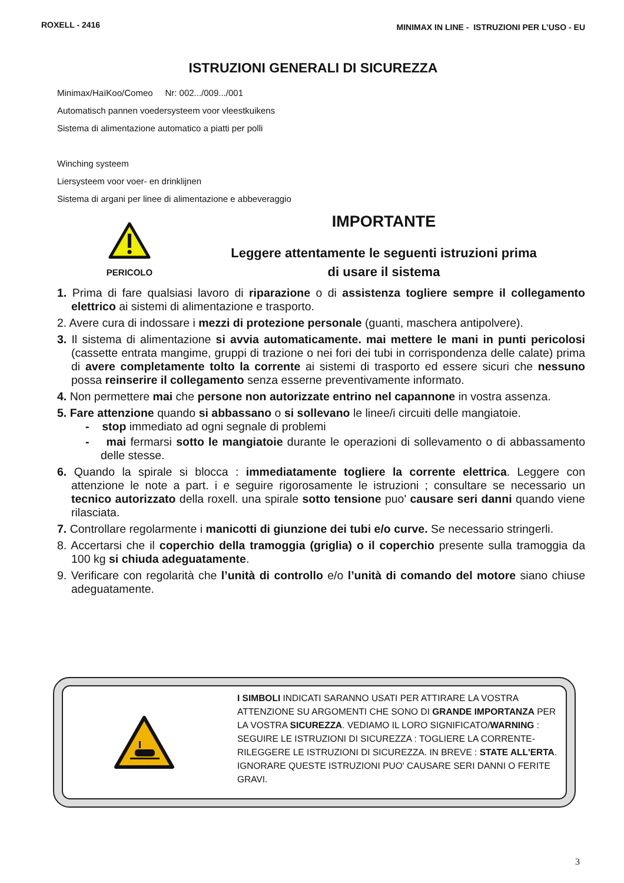ROXELL - 2416 MINIMAX IN LINE - ISTRUZIONI PER L’USO - EU
ISTRUZIONI GENERALI DI SICUREZZA
Minimax/HaïKoo/Comeo Nr: 002.../009.../001
Automatisch pannen voedersysteem voor vleestkuikens
Sistema di alimentazione automatico a piatti per polli
Winching systeem
Liersysteem voor voer- en drinklijnen
Sistema di argani per linee di alimentazione e abbeveraggio
PERICOLO
IMPORTANTE
Leggere attentamente le seguenti istruzioni prima
di usare il sistema
1. Prima di fare qualsiasi lavoro di riparazione o di assistenza togliere sempre il collegamento elettrico ai sistemi di alimentazione e trasporto.
2. Avere cura di indossare i mezzi di protezione personale (guanti, maschera antipolvere).
3. Il sistema di alimentazione si avvia automaticamente. mai mettere le mani in punti pericolosi (cassette entrata mangime, gruppi di trazione o nei fori dei tubi in corrispondenza delle calate) prima di avere completamente tolto la corrente ai sistemi di trasporto ed essere sicuri che nessuno possa reinserire il collegamento senza esserne preventivamente informato.
4. Non permettere mai che persone non autorizzate entrino nel capannone in vostra assenza.
5. Fare attenzione quando si abbassano o si sollevano le linee/i circuiti delle mangiatoie.
- stop immediato ad ogni segnale di problemi
- mai fermarsi sotto le mangiatoie durante le operazioni di sollevamento o di abbassamento delle stesse.
6. Quando la spirale si blocca : immediatamente togliere la corrente elettrica. Leggere con attenzione le note a part. i e seguire rigorosamente le istruzioni ; consultare se necessario un tecnico autorizzato della roxell. una spirale sotto tensione puo' causare seri danni quando viene rilasciata.
7. Controllare regolarmente i manicotti di giunzione dei tubi e/o curve. Se necessario stringerli.
8. Accertarsi che il coperchio della tramoggia (griglia) o il coperchio presente sulla tramoggia da 100 kg si chiuda adeguatamente.
9. Verificare con regolarità che l’unità di controllo e/o l’unità di comando del motore siano chiuse adeguatamente.
I SIMBOLI INDICATI SARANNO USATI PER ATTIRARE LA VOSTRA ATTENZIONE SU ARGOMENTI CHE SONO DI GRANDE IMPORTANZA PER LA VOSTRA SICUREZZA. VEDIAMO IL LORO SIGNIFICATO/WARNING : SEGUIRE LE ISTRUZIONI DI SICUREZZA : TOGLIERE LA CORRENTE-RILEGGERE LE ISTRUZIONI DI SICUREZZA. IN BREVE : STATE ALL'ERTA. IGNORARE QUESTE ISTRUZIONI PUO' CAUSARE SERI DANNI O FERITE GRAVI.
3